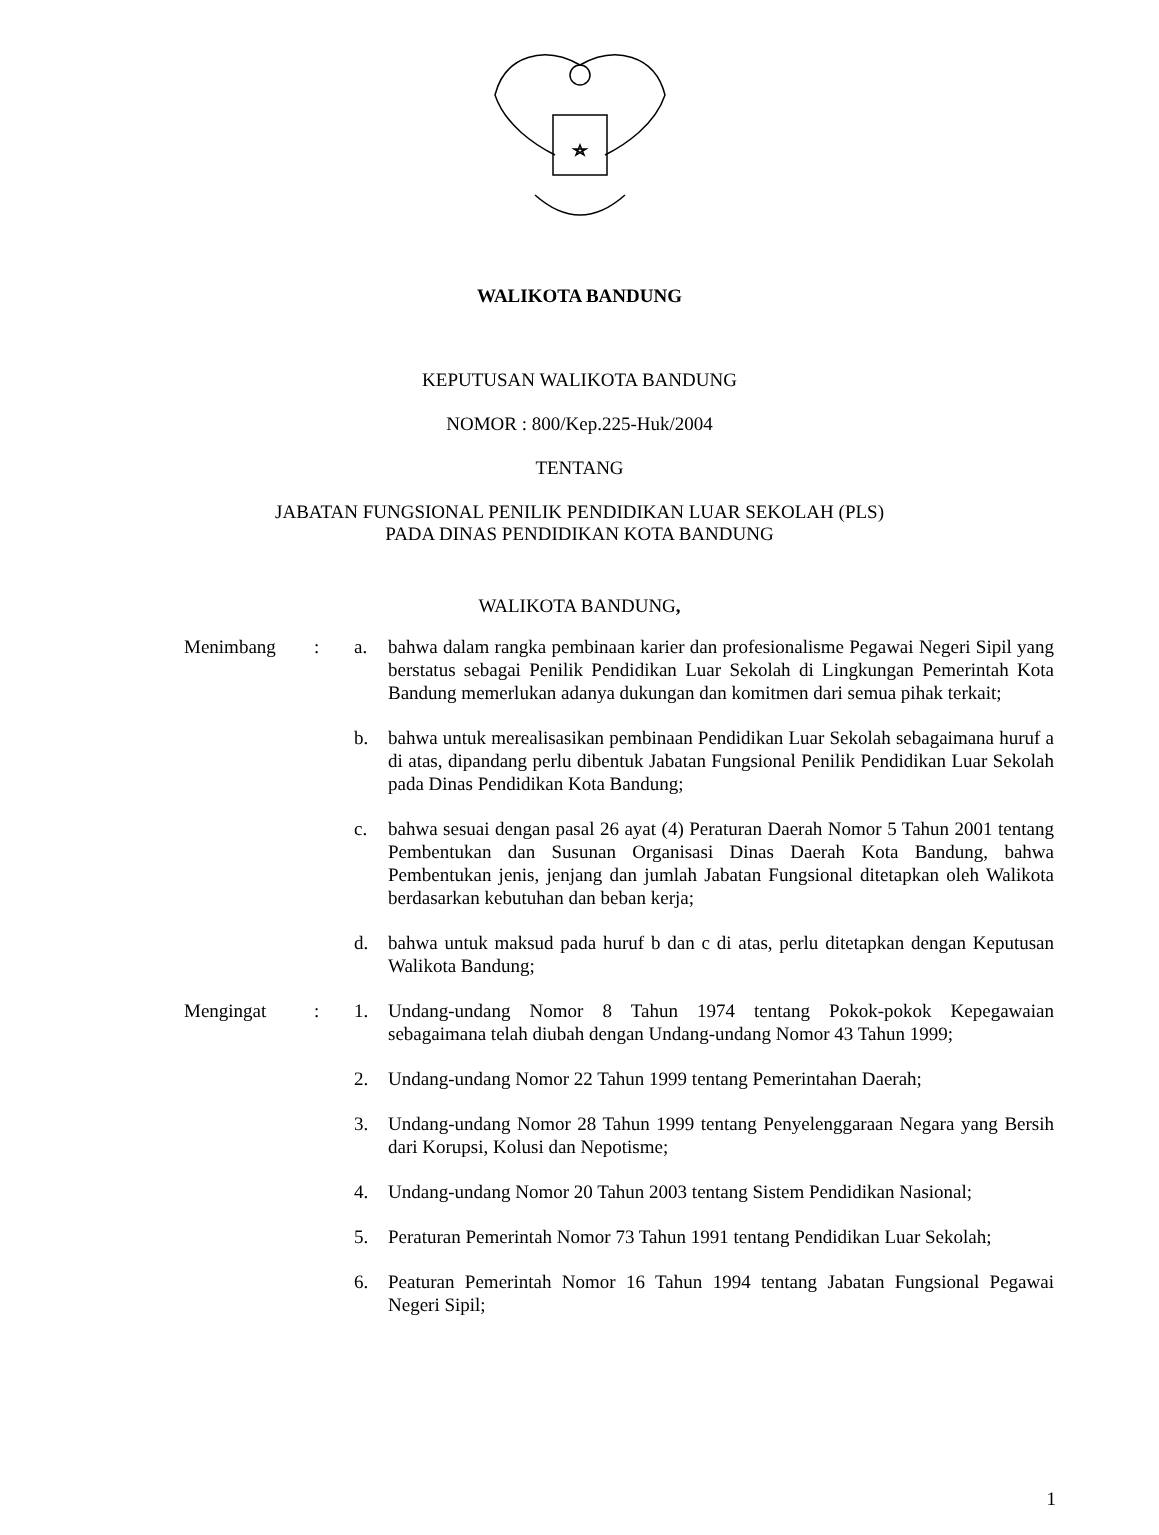WALIKOTA BANDUNG
KEPUTUSAN WALIKOTA BANDUNG
NOMOR : 800/Kep.225-Huk/2004
TENTANG
JABATAN FUNGSIONAL PENILIK PENDIDIKAN LUAR SEKOLAH (PLS)
PADA DINAS PENDIDIKAN KOTA BANDUNG
WALIKOTA BANDUNG,
| Menimbang | : | a. | bahwa dalam rangka pembinaan karier dan profesionalisme Pegawai Negeri Sipil yang berstatus sebagai Penilik Pendidikan Luar Sekolah di Lingkungan Pemerintah Kota Bandung memerlukan adanya dukungan dan komitmen dari semua pihak terkait; |
| | | b. | bahwa untuk merealisasikan pembinaan Pendidikan Luar Sekolah sebagaimana huruf a di atas, dipandang perlu dibentuk Jabatan Fungsional Penilik Pendidikan Luar Sekolah pada Dinas Pendidikan Kota Bandung; |
| | | c. | bahwa sesuai dengan pasal 26 ayat (4) Peraturan Daerah Nomor 5 Tahun 2001 tentang Pembentukan dan Susunan Organisasi Dinas Daerah Kota Bandung, bahwa Pembentukan jenis, jenjang dan jumlah Jabatan Fungsional ditetapkan oleh Walikota berdasarkan kebutuhan dan beban kerja; |
| | | d. | bahwa untuk maksud pada huruf b dan c di atas, perlu ditetapkan dengan Keputusan Walikota Bandung; |
| Mengingat | : | 1. | Undang-undang Nomor 8 Tahun 1974 tentang Pokok-pokok Kepegawaian sebagaimana telah diubah dengan Undang-undang Nomor 43 Tahun 1999; |
| | | 2. | Undang-undang Nomor 22 Tahun 1999 tentang Pemerintahan Daerah; |
| | | 3. | Undang-undang Nomor 28 Tahun 1999 tentang Penyelenggaraan Negara yang Bersih dari Korupsi, Kolusi dan Nepotisme; |
| | | 4. | Undang-undang Nomor 20 Tahun 2003 tentang Sistem Pendidikan Nasional; |
| | | 5. | Peraturan Pemerintah Nomor 73 Tahun 1991 tentang Pendidikan Luar Sekolah; |
| | | 6. | Peaturan Pemerintah Nomor 16 Tahun 1994 tentang Jabatan Fungsional Pegawai Negeri Sipil; |
1